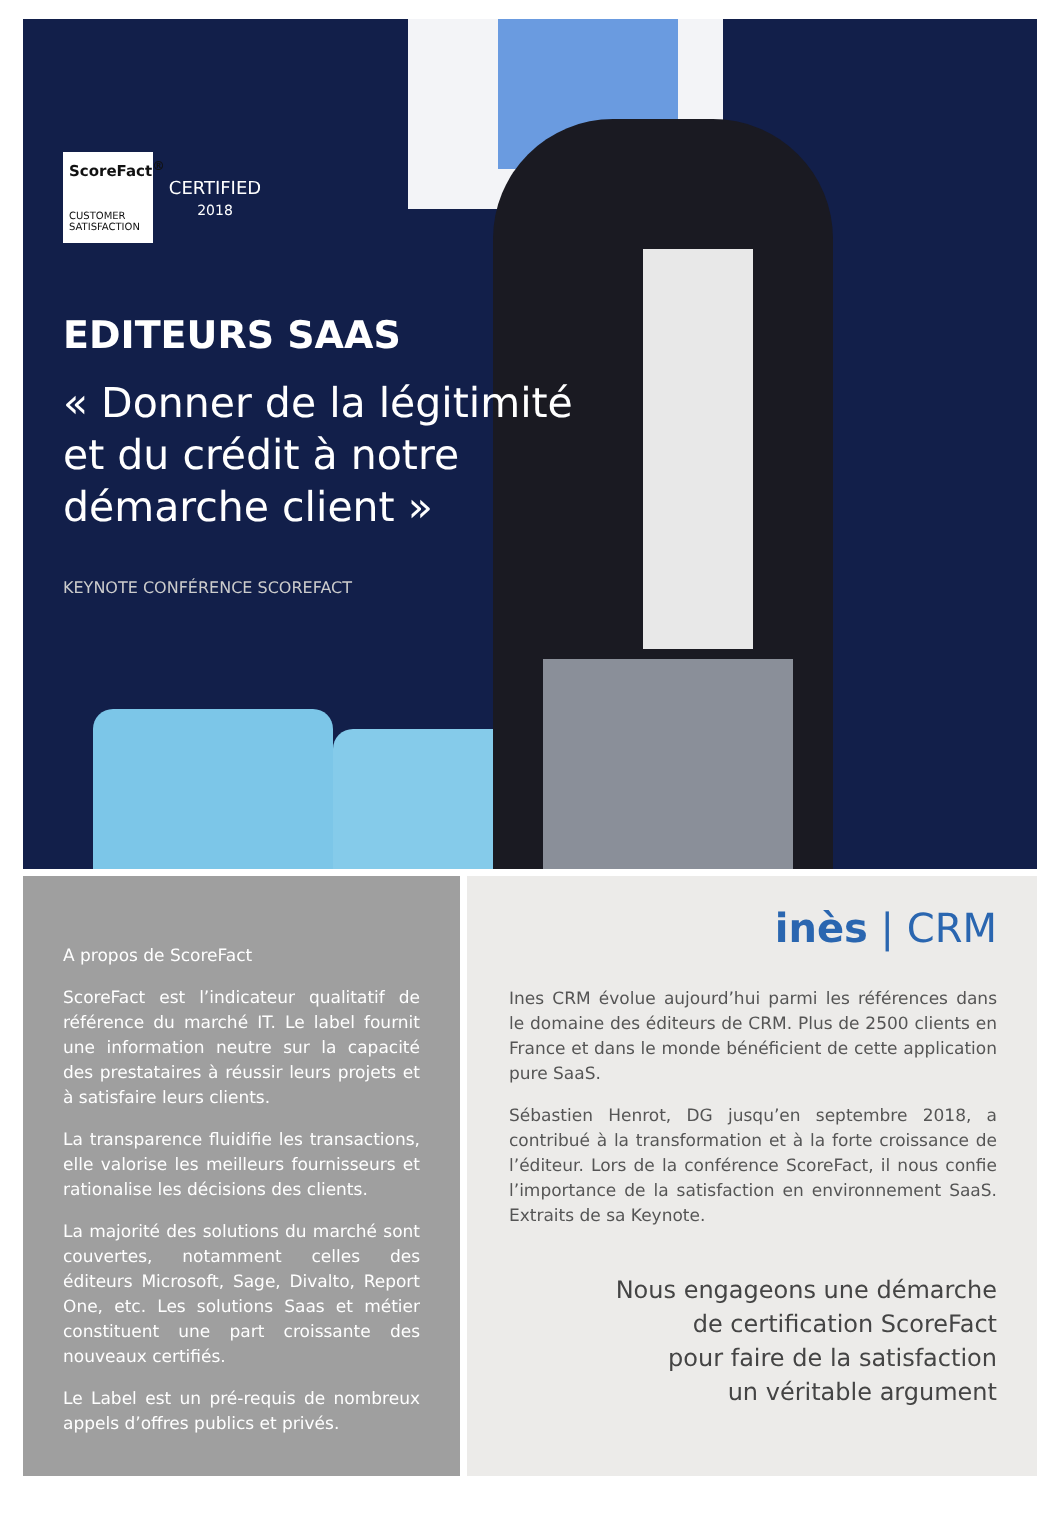ScoreFact<sup>®</sup>
CUSTOMER SATISFACTION
CERTIFIED
2018
EDITEURS SAAS
« Donner de la légitimité
et du crédit à notre
démarche client »
KEYNOTE CONFÉRENCE SCOREFACT
A propos de ScoreFact
ScoreFact est l’indicateur qualitatif de référence du marché IT. Le label fournit une information neutre sur la capacité des prestataires à réussir leurs projets et à satisfaire leurs clients.
La transparence fluidifie les transactions, elle valorise les meilleurs fournisseurs et rationalise les décisions des clients.
La majorité des solutions du marché sont couvertes, notamment celles des éditeurs Microsoft, Sage, Divalto, Report One, etc. Les solutions Saas et métier constituent une part croissante des nouveaux certifiés.
Le Label est un pré-requis de nombreux appels d’offres publics et privés.
inès | CRM
Ines CRM évolue aujourd’hui parmi les références dans le domaine des éditeurs de CRM. Plus de 2500 clients en France et dans le monde bénéficient de cette application pure SaaS.
Sébastien Henrot, DG jusqu’en septembre 2018, a contribué à la transformation et à la forte croissance de l’éditeur. Lors de la conférence ScoreFact, il nous confie l’importance de la satisfaction en environnement SaaS. Extraits de sa Keynote.
Nous engageons une démarche
de certification ScoreFact
pour faire de la satisfaction
un véritable argument